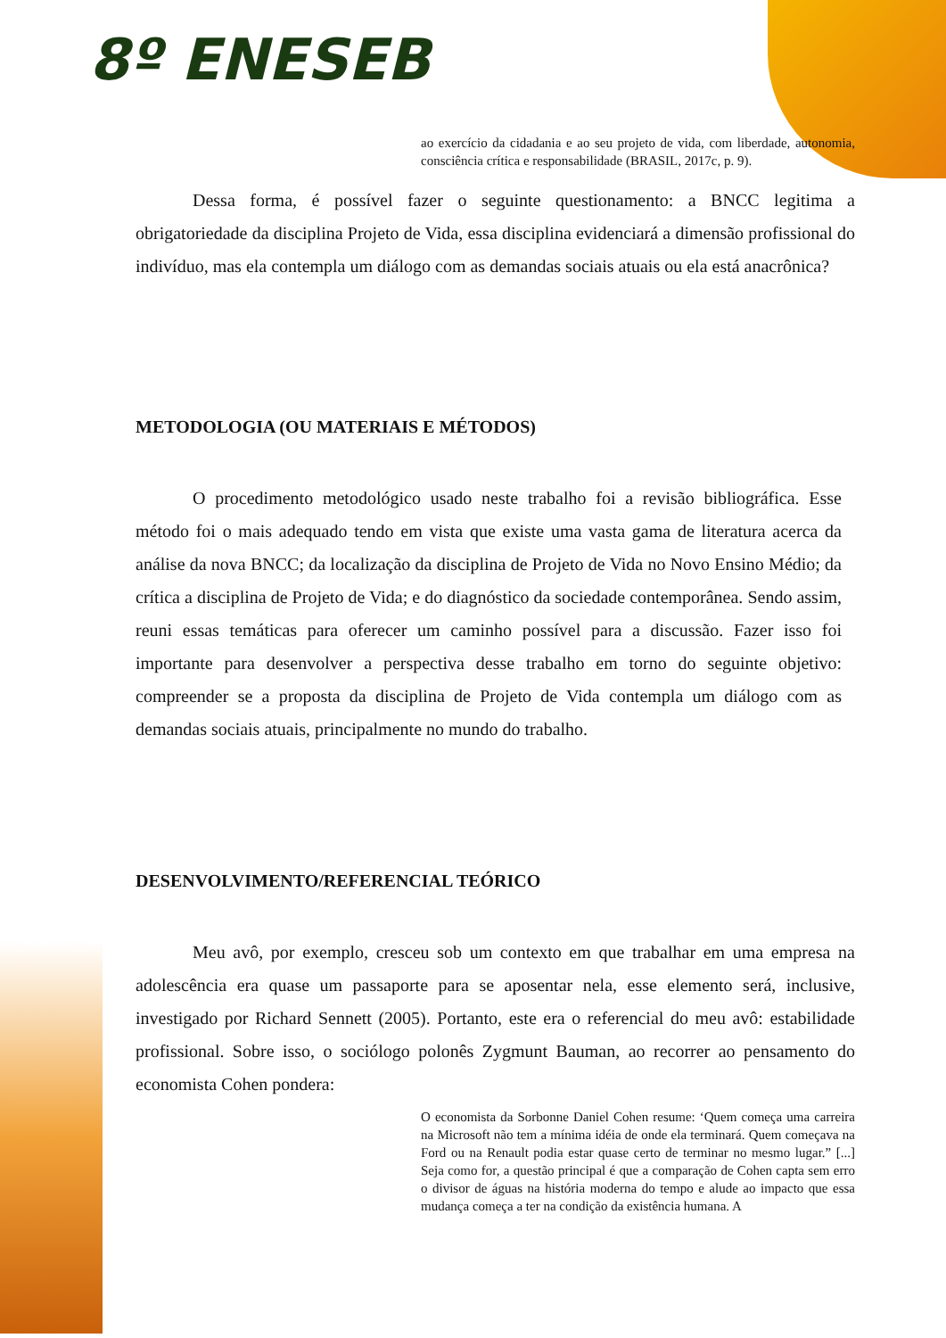8º ENESEB
ao exercício da cidadania e ao seu projeto de vida, com liberdade, autonomia, consciência crítica e responsabilidade (BRASIL, 2017c, p. 9).
Dessa forma, é possível fazer o seguinte questionamento: a BNCC legitima a obrigatoriedade da disciplina Projeto de Vida, essa disciplina evidenciará a dimensão profissional do indivíduo, mas ela contempla um diálogo com as demandas sociais atuais ou ela está anacrônica?
METODOLOGIA (OU MATERIAIS E MÉTODOS)
O procedimento metodológico usado neste trabalho foi a revisão bibliográfica. Esse método foi o mais adequado tendo em vista que existe uma vasta gama de literatura acerca da análise da nova BNCC; da localização da disciplina de Projeto de Vida no Novo Ensino Médio; da crítica a disciplina de Projeto de Vida; e do diagnóstico da sociedade contemporânea. Sendo assim, reuni essas temáticas para oferecer um caminho possível para a discussão. Fazer isso foi importante para desenvolver a perspectiva desse trabalho em torno do seguinte objetivo: compreender se a proposta da disciplina de Projeto de Vida contempla um diálogo com as demandas sociais atuais, principalmente no mundo do trabalho.
DESENVOLVIMENTO/REFERENCIAL TEÓRICO
Meu avô, por exemplo, cresceu sob um contexto em que trabalhar em uma empresa na adolescência era quase um passaporte para se aposentar nela, esse elemento será, inclusive, investigado por Richard Sennett (2005). Portanto, este era o referencial do meu avô: estabilidade profissional. Sobre isso, o sociólogo polonês Zygmunt Bauman, ao recorrer ao pensamento do economista Cohen pondera:
O economista da Sorbonne Daniel Cohen resume: ‘Quem começa uma carreira na Microsoft não tem a mínima idéia de onde ela terminará. Quem começava na Ford ou na Renault podia estar quase certo de terminar no mesmo lugar.” [...] Seja como for, a questão principal é que a comparação de Cohen capta sem erro o divisor de águas na história moderna do tempo e alude ao impacto que essa mudança começa a ter na condição da existência humana. A